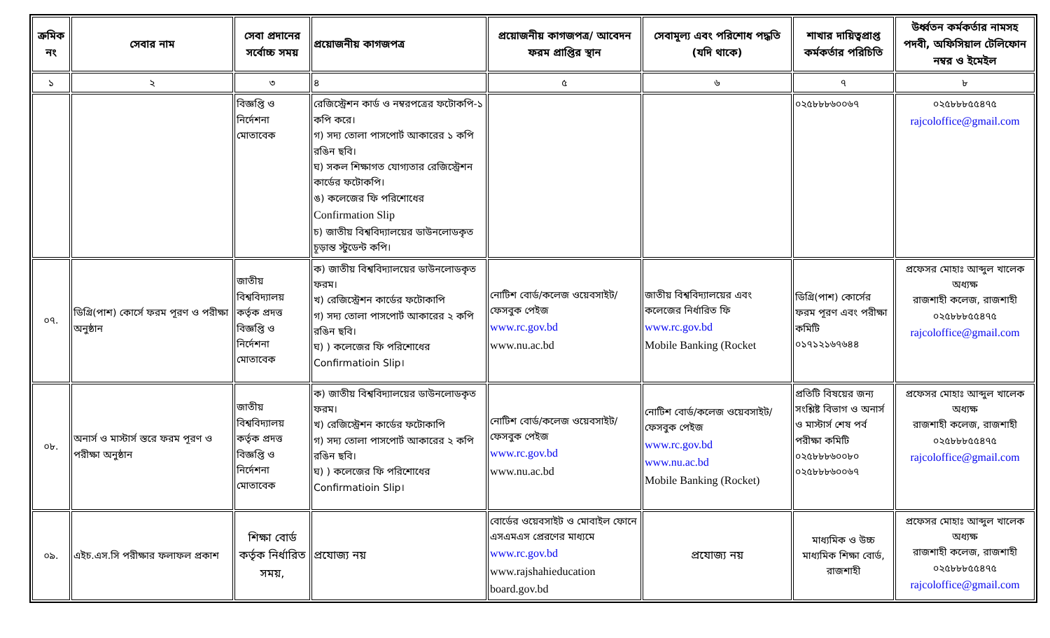| ক্রমিক নং | সেবার নাম | সেবা প্রদানের সর্বোচ্চ সময় | প্রয়োজনীয় কাগজপত্র | প্রয়োজনীয় কাগজপত্র/ আবেদন ফরম প্রাপ্তির স্থান | সেবামূল্য এবং পরিশোধ পদ্ধতি (যদি থাকে) | শাখার দায়িত্বপ্রাপ্ত কর্মকর্তার পরিচিতি | উর্ধ্বতন কর্মকর্তার নামসহ পদবী, অফিসিয়াল টেলিফোন নম্বর ও ইমেইল |
| --- | --- | --- | --- | --- | --- | --- | --- |
| ১ | ২ | ৩ | ৪ | ৫ | ৬ | ৭ | ৮ |
| | | বিজ্ঞপ্তি ও নির্দেশনা মোতাবেক | রেজিস্ট্রেশন কার্ড ও নম্বরপত্রের ফটোকপি-১ কপি করে। গ) সদ্য তোলা পাসপোর্ট আকারের ১ কপি রঙিন ছবি। ঘ) সকল শিক্ষাগত যোগ্যতার রেজিস্ট্রেশন কার্ডের ফটোকপি। ঙ) কলেজের ফি পরিশোধের Confirmation Slip চ) জাতীয় বিশ্ববিদ্যালয়ের ডাউনলোডকৃত চূড়ান্ত স্টুডেন্ট কপি। | | | ০২৫৮৮৮৬০০৬৭ | ০২৫৮৮৮৫৫৪৭৫ rajcoloffice@gmail.com |
| ০৭. | ডিগ্রি(পাশ) কোর্সে ফরম পূরণ ও পরীক্ষা অনুষ্ঠান | জাতীয় বিশ্ববিদ্যালয় কর্তৃক প্রদত্ত বিজ্ঞপ্তি ও নির্দেশনা মোতাবেক | ক) জাতীয় বিশ্ববিদ্যালয়ের ডাউনলোডকৃত ফরম। খ) রেজিস্ট্রেশন কার্ডের ফটোকাপি গ) সদ্য তোলা পাসপোর্ট আকারের ২ কপি রঙিন ছবি। ঘ) ) কলেজের ফি পরিশোধের Confirmatioin Slip। | নোটিশ বোর্ড/কলেজ ওয়েবসাইট/ ফেসবুক পেইজ www.rc.gov.bd www.nu.ac.bd | জাতীয় বিশ্ববিদ্যালয়ের এবং কলেজের নির্ধারিত ফি www.rc.gov.bd Mobile Banking (Rocket | ডিগ্রি(পাশ) কোর্সের ফরম পূরণ এবং পরীক্ষা কমিটি ০১৭১২১৬৭৬৪৪ | প্রফেসর মোহাঃ আব্দুল খালেক অধ্যক্ষ রাজশাহী কলেজ, রাজশাহী ০২৫৮৮৮৫৫৪৭৫ rajcoloffice@gmail.com |
| ০৮. | অনার্স ও মাস্টার্স স্তরে ফরম পূরণ ও পরীক্ষা অনুষ্ঠান | জাতীয় বিশ্ববিদ্যালয় কর্তৃক প্রদত্ত বিজ্ঞপ্তি ও নির্দেশনা মোতাবেক | ক) জাতীয় বিশ্ববিদ্যালয়ের ডাউনলোডকৃত ফরম। খ) রেজিস্ট্রেশন কার্ডের ফটোকাপি গ) সদ্য তোলা পাসপোর্ট আকারের ২ কপি রঙিন ছবি। ঘ) ) কলেজের ফি পরিশোধের Confirmatioin Slip। | নোটিশ বোর্ড/কলেজ ওয়েবসাইট/ ফেসবুক পেইজ www.rc.gov.bd www.nu.ac.bd | নোটিশ বোর্ড/কলেজ ওয়েবসাইট/ ফেসবুক পেইজ www.rc.gov.bd www.nu.ac.bd Mobile Banking (Rocket) | প্রতিটি বিষয়ের জন্য সংশ্লিষ্ট বিভাগ ও অনার্স ও মাস্টার্স শেষ পর্ব পরীক্ষা কমিটি ০২৫৮৮৮৬০০৮০ ০২৫৮৮৮৬০০৬৭ | প্রফেসর মোহাঃ আব্দুল খালেক অধ্যক্ষ রাজশাহী কলেজ, রাজশাহী ০২৫৮৮৮৫৫৪৭৫ rajcoloffice@gmail.com |
| ০৯. | এইচ.এস.সি পরীক্ষার ফলাফল প্রকাশ | শিক্ষা বোর্ড কর্তৃক নির্ধারিত সময়, | প্রযোজ্য নয় | বোর্ডের ওয়েবসাইট ও মোবাইল ফোনে এসএমএস প্রেরণের মাধ্যমে www.rc.gov.bd www.rajshahieducation board.gov.bd | প্রযোজ্য নয় | মাধ্যমিক ও উচ্চ মাধ্যমিক শিক্ষা বোর্ড, রাজশাহী | প্রফেসর মোহাঃ আব্দুল খালেক অধ্যক্ষ রাজশাহী কলেজ, রাজশাহী ০২৫৮৮৮৫৫৪৭৫ rajcoloffice@gmail.com |